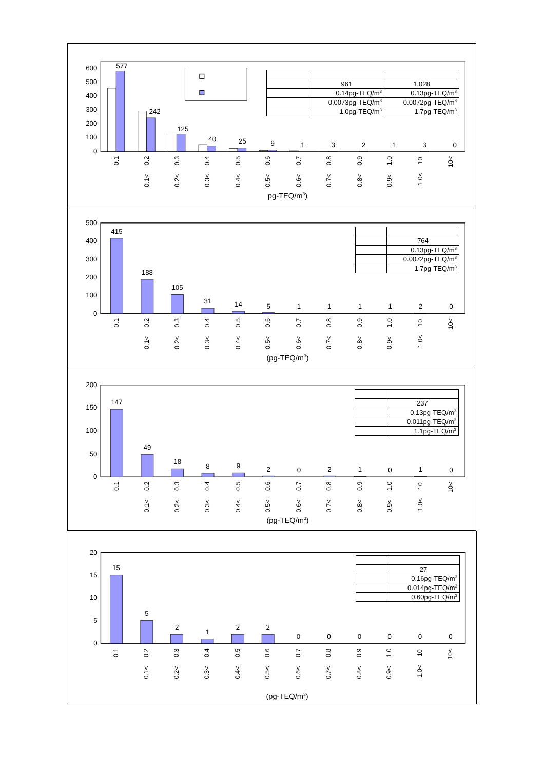0
100
200
300
400
500
600
577
242
125
40
25
9
1
3
2
1
3
0
0.1
0.2
0.3
0.4
0.5
0.6
0.7
0.8
0.9
1.0
10
10<
0.1<
0.2<
0.3<
0.4<
0.5<
0.6<
0.7<
0.8<
0.9<
1.0<
pg-TEQ/m3)
| | 961 | 1,028 |
| | 0.14pg-TEQ/m<sup>3</sup> | 0.13pg-TEQ/m<sup>3</sup> |
| | 0.0073pg-TEQ/m<sup>3</sup> | 0.0072pg-TEQ/m<sup>3</sup> |
| | 1.0pg-TEQ/m<sup>3</sup> | 1.7pg-TEQ/m<sup>3</sup> |
0
100
200
300
400
500
415
188
105
31
14
5
1
1
1
1
2
0
(pg-TEQ/m3)
| | 764 |
| | 0.13pg-TEQ/m<sup>3</sup> |
| | 0.0072pg-TEQ/m<sup>3</sup> |
| | 1.7pg-TEQ/m<sup>3</sup> |
0
50
100
150
200
147
49
18
8
9
2
0
2
1
0
1
0
(pg-TEQ/m3)
| | 237 |
| | 0.13pg-TEQ/m<sup>3</sup> |
| | 0.011pg-TEQ/m<sup>3</sup> |
| | 1.1pg-TEQ/m<sup>3</sup> |
0
5
10
15
20
15
5
2
1
2
2
0
0
0
0
0
0
(pg-TEQ/m3)
| | 27 |
| | 0.16pg-TEQ/m<sup>3</sup> |
| | 0.014pg-TEQ/m<sup>3</sup> |
| | 0.60pg-TEQ/m<sup>3</sup> |